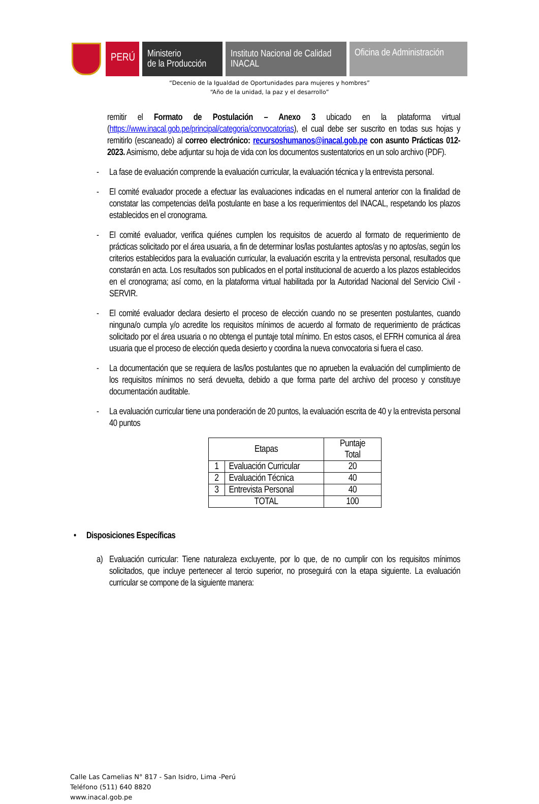PERÚ
Ministerio
de la Producción
Instituto Nacional de Calidad
INACAL
Oficina de Administración
“Decenio de la Igualdad de Oportunidades para mujeres y hombres”
“Año de la unidad, la paz y el desarrollo”
remitir el Formato de Postulación – Anexo 3 ubicado en la plataforma virtual (https://www.inacal.gob.pe/principal/categoria/convocatorias), el cual debe ser suscrito en todas sus hojas y remitirlo (escaneado) al correo electrónico: recursoshumanos@inacal.gob.pe con asunto Prácticas 012-2023. Asimismo, debe adjuntar su hoja de vida con los documentos sustentatorios en un solo archivo (PDF).
- La fase de evaluación comprende la evaluación curricular, la evaluación técnica y la entrevista personal.
- El comité evaluador procede a efectuar las evaluaciones indicadas en el numeral anterior con la finalidad de constatar las competencias del/la postulante en base a los requerimientos del INACAL, respetando los plazos establecidos en el cronograma.
- El comité evaluador, verifica quiénes cumplen los requisitos de acuerdo al formato de requerimiento de prácticas solicitado por el área usuaria, a fin de determinar los/las postulantes aptos/as y no aptos/as, según los criterios establecidos para la evaluación curricular, la evaluación escrita y la entrevista personal, resultados que constarán en acta. Los resultados son publicados en el portal institucional de acuerdo a los plazos establecidos en el cronograma; así como, en la plataforma virtual habilitada por la Autoridad Nacional del Servicio Civil - SERVIR.
- El comité evaluador declara desierto el proceso de elección cuando no se presenten postulantes, cuando ninguna/o cumpla y/o acredite los requisitos mínimos de acuerdo al formato de requerimiento de prácticas solicitado por el área usuaria o no obtenga el puntaje total mínimo. En estos casos, el EFRH comunica al área usuaria que el proceso de elección queda desierto y coordina la nueva convocatoria si fuera el caso.
- La documentación que se requiera de las/los postulantes que no aprueben la evaluación del cumplimiento de los requisitos mínimos no será devuelta, debido a que forma parte del archivo del proceso y constituye documentación auditable.
- La evaluación curricular tiene una ponderación de 20 puntos, la evaluación escrita de 40 y la entrevista personal 40 puntos
| Etapas | | Puntaje Total |
| 1 | Evaluación Curricular | 20 |
| 2 | Evaluación Técnica | 40 |
| 3 | Entrevista Personal | 40 |
| TOTAL | | 100 |
• Disposiciones Específicas
a) Evaluación curricular: Tiene naturaleza excluyente, por lo que, de no cumplir con los requisitos mínimos solicitados, que incluye pertenecer al tercio superior, no proseguirá con la etapa siguiente. La evaluación curricular se compone de la siguiente manera:
Calle Las Camelias N° 817 - San Isidro, Lima -Perú
Teléfono (511) 640 8820
www.inacal.gob.pe